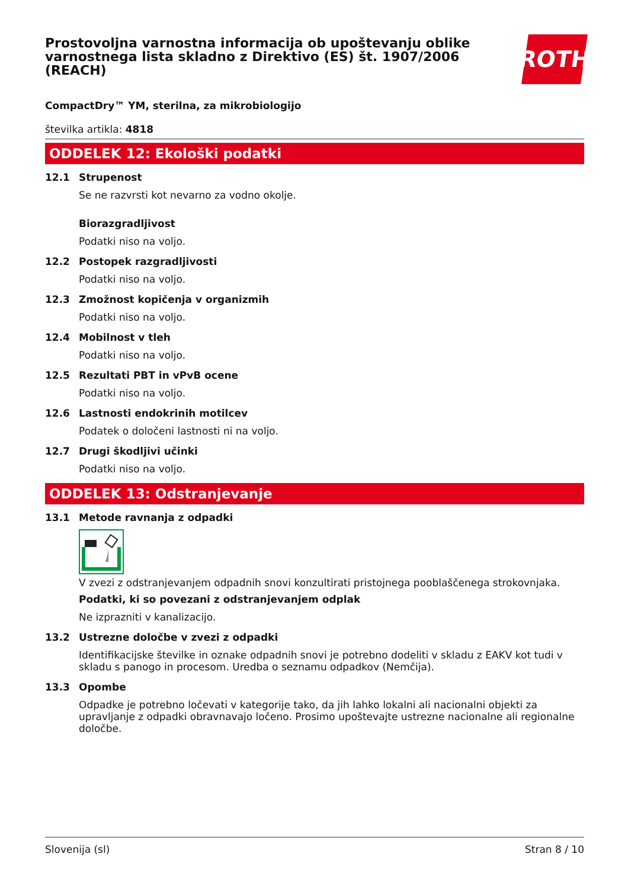Prostovoljna varnostna informacija ob upoštevanju oblike varnostnega lista skladno z Direktivo (ES) št. 1907/2006 (REACH)
ROTH
CompactDry™ YM, sterilna, za mikrobiologijo
številka artikla: 4818
ODDELEK 12: Ekološki podatki
12.1 Strupenost
Se ne razvrsti kot nevarno za vodno okolje.
Biorazgradljivost
Podatki niso na voljo.
12.2 Postopek razgradljivosti
Podatki niso na voljo.
12.3 Zmožnost kopičenja v organizmih
Podatki niso na voljo.
12.4 Mobilnost v tleh
Podatki niso na voljo.
12.5 Rezultati PBT in vPvB ocene
Podatki niso na voljo.
12.6 Lastnosti endokrinih motilcev
Podatek o določeni lastnosti ni na voljo.
12.7 Drugi škodljivi učinki
Podatki niso na voljo.
ODDELEK 13: Odstranjevanje
13.1 Metode ravnanja z odpadki
V zvezi z odstranjevanjem odpadnih snovi konzultirati pristojnega pooblaščenega strokovnjaka.
Podatki, ki so povezani z odstranjevanjem odplak
Ne izprazniti v kanalizacijo.
13.2 Ustrezne določbe v zvezi z odpadki
Identifikacijske številke in oznake odpadnih snovi je potrebno dodeliti v skladu z EAKV kot tudi v skladu s panogo in procesom. Uredba o seznamu odpadkov (Nemčija).
13.3 Opombe
Odpadke je potrebno ločevati v kategorije tako, da jih lahko lokalni ali nacionalni objekti za upravljanje z odpadki obravnavajo ločeno. Prosimo upoštevajte ustrezne nacionalne ali regionalne določbe.
Slovenija (sl) Stran 8 / 10